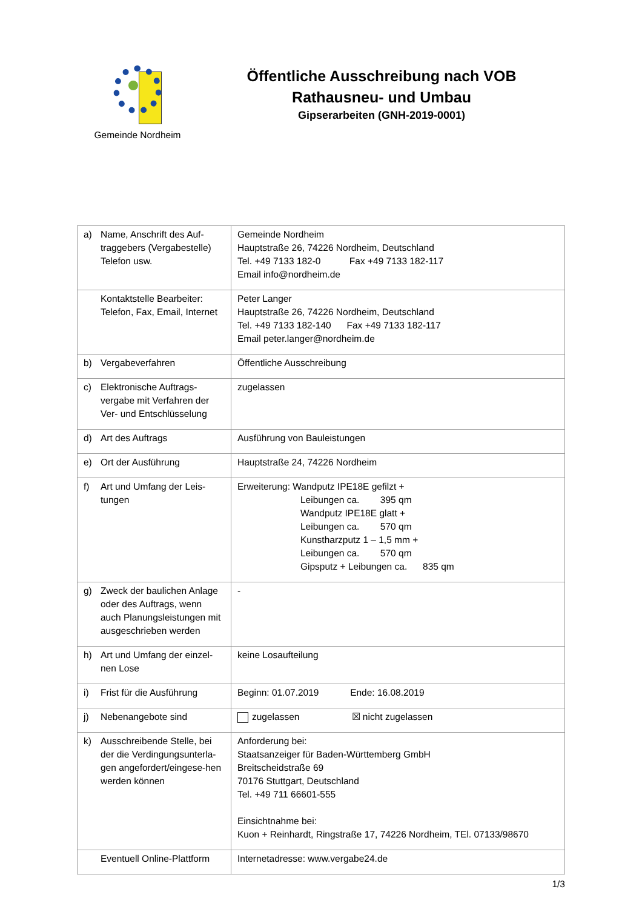Gemeinde Nordheim
Öffentliche Ausschreibung nach VOB
Rathausneu- und Umbau
Gipserarbeiten (GNH-2019-0001)
| a) Name, Anschrift des Auf- traggebers (Vergabestelle) Telefon usw. | Gemeinde Nordheim Hauptstraße 26, 74226 Nordheim, Deutschland Tel. +49 7133 182-0 Fax +49 7133 182-117 Email info@nordheim.de |
| Kontaktstelle Bearbeiter: Telefon, Fax, Email, Internet | Peter Langer Hauptstraße 26, 74226 Nordheim, Deutschland Tel. +49 7133 182-140 Fax +49 7133 182-117 Email peter.langer@nordheim.de |
| b) Vergabeverfahren | Öffentliche Ausschreibung |
| c) Elektronische Auftrags- vergabe mit Verfahren der Ver- und Entschlüsselung | zugelassen |
| d) Art des Auftrags | Ausführung von Bauleistungen |
| e) Ort der Ausführung | Hauptstraße 24, 74226 Nordheim |
| f) Art und Umfang der Leis- tungen | Erweiterung: Wandputz IPE18E gefilzt + Leibungen ca. 395 qm Wandputz IPE18E glatt + Leibungen ca. 570 qm Kunstharzputz 1 – 1,5 mm + Leibungen ca. 570 qm Gipsputz + Leibungen ca. 835 qm |
| g) Zweck der baulichen Anlage oder des Auftrags, wenn auch Planungsleistungen mit ausgeschrieben werden | - |
| h) Art und Umfang der einzel- nen Lose | keine Losaufteilung |
| i) Frist für die Ausführung | Beginn: 01.07.2019 Ende: 16.08.2019 |
| j) Nebenangebote sind | zugelassen ☒ nicht zugelassen |
| k) Ausschreibende Stelle, bei der die Verdingungsunterla-gen angefordert/eingese-hen werden können | Anforderung bei: Staatsanzeiger für Baden-Württemberg GmbH Breitscheidstraße 69 70176 Stuttgart, Deutschland Tel. +49 711 66601-555 Einsichtnahme bei: Kuon + Reinhardt, Ringstraße 17, 74226 Nordheim, TEl. 07133/98670 |
| Eventuell Online-Plattform | Internetadresse: www.vergabe24.de |
1/3